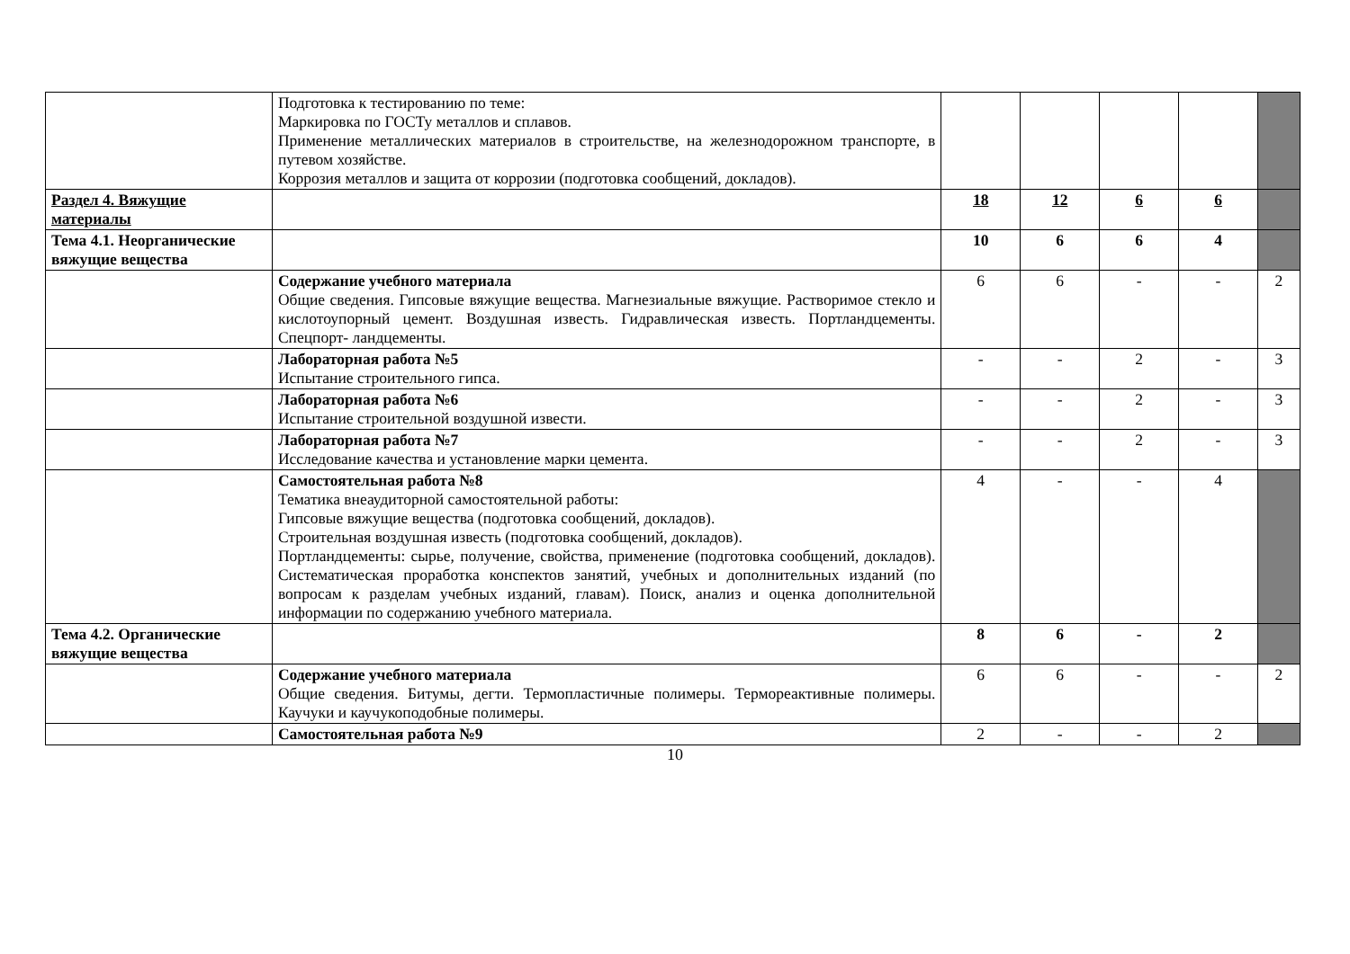| | Подготовка к тестированию по теме: Маркировка по ГОСТу металлов и сплавов. Применение металлических материалов в строительстве, на железнодорожном транспорте, в путевом хозяйстве. Коррозия металлов и защита от коррозии (подготовка сообщений, докладов). | | | | | |
| Раздел 4. Вяжущие материалы | | 18 | 12 | 6 | 6 | |
| Тема 4.1. Неорганические вяжущие вещества | | 10 | 6 | 6 | 4 | |
| | Содержание учебного материала Общие сведения. Гипсовые вяжущие вещества. Магнезиальные вяжущие. Растворимое стекло и кислотоупорный цемент. Воздушная известь. Гидравлическая известь. Портландцементы. Спецпорт- ландцементы. | 6 | 6 | - | - | 2 |
| | Лабораторная работа №5 Испытание строительного гипса. | - | - | 2 | - | 3 |
| | Лабораторная работа №6 Испытание строительной воздушной извести. | - | - | 2 | - | 3 |
| | Лабораторная работа №7 Исследование качества и установление марки цемента. | - | - | 2 | - | 3 |
| | Самостоятельная работа №8 Тематика внеаудиторной самостоятельной работы: Гипсовые вяжущие вещества (подготовка сообщений, докладов). Строительная воздушная известь (подготовка сообщений, докладов). Портландцементы: сырье, получение, свойства, применение (подготовка сообщений, докладов). Систематическая проработка конспектов занятий, учебных и дополнительных изданий (по вопросам к разделам учебных изданий, главам). Поиск, анализ и оценка дополнительной информации по содержанию учебного материала. | 4 | - | - | 4 | |
| Тема 4.2. Органические вяжущие вещества | | 8 | 6 | - | 2 | |
| | Содержание учебного материала Общие сведения. Битумы, дегти. Термопластичные полимеры. Термореактивные полимеры. Каучуки и каучукоподобные полимеры. | 6 | 6 | - | - | 2 |
| | Самостоятельная работа №9 | 2 | - | - | 2 | |
10